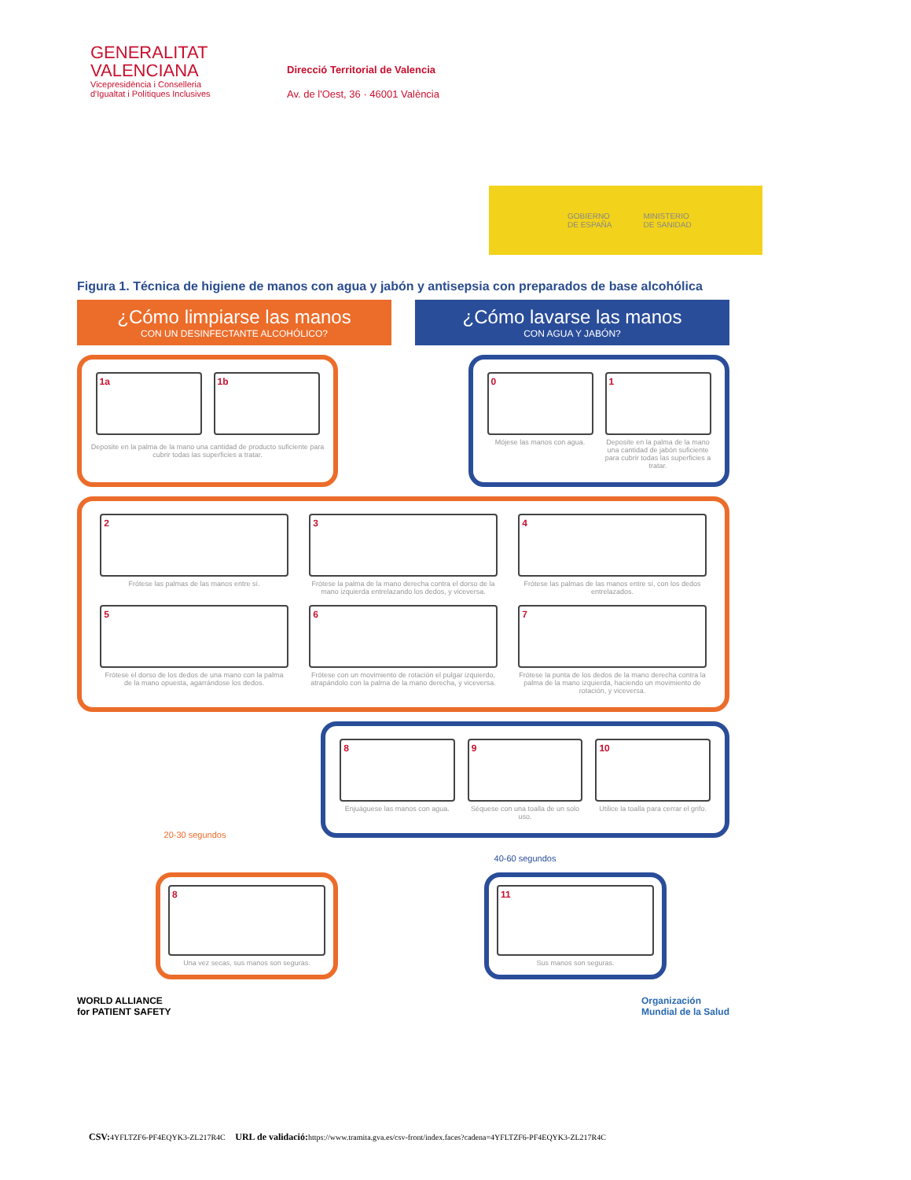GENERALITAT
VALENCIANA
Vicepresidència i Conselleria
d'Igualtat i Polítiques Inclusives
Direcció Territorial de Valencia
Av. de l'Oest, 36 · 46001 València
GOBIERNO
DE ESPAÑA MINISTERIO
DE SANIDAD
Figura 1. Técnica de higiene de manos con agua y jabón y antisepsia con preparados de base alcohólica
¿Cómo limpiarse las manos
CON UN DESINFECTANTE ALCOHÓLICO?
¿Cómo lavarse las manos
CON AGUA Y JABÓN?
1a
1b
Deposite en la palma de la mano una cantidad de producto suficiente para cubrir todas las superficies a tratar.
0
Mójese las manos con agua.
1
Deposite en la palma de la mano una cantidad de jabón suficiente para cubrir todas las superficies a tratar.
2
Frótese las palmas de las manos entre sí.
3
Frótese la palma de la mano derecha contra el dorso de la mano izquierda entrelazando los dedos, y viceversa.
4
Frótese las palmas de las manos entre sí, con los dedos entrelazados.
5
Frótese el dorso de los dedos de una mano con la palma de la mano opuesta, agarrándose los dedos.
6
Frótese con un movimiento de rotación el pulgar izquierdo, atrapándolo con la palma de la mano derecha, y viceversa.
7
Frótese la punta de los dedos de la mano derecha contra la palma de la mano izquierda, haciendo un movimiento de rotación, y viceversa.
20-30 segundos
8
Enjuáguese las manos con agua.
9
Séquese con una toalla de un solo uso.
10
Utilice la toalla para cerrar el grifo.
40-60 segundos
8
Una vez secas, sus manos son seguras.
11
Sus manos son seguras.
WORLD ALLIANCE
for PATIENT SAFETY Organización
Mundial de la Salud
CSV: 4YFLTZF6-PF4EQYK3-ZL217R4C URL de validació: https://www.tramita.gva.es/csv-front/index.faces?cadena=4YFLTZF6-PF4EQYK3-ZL217R4C